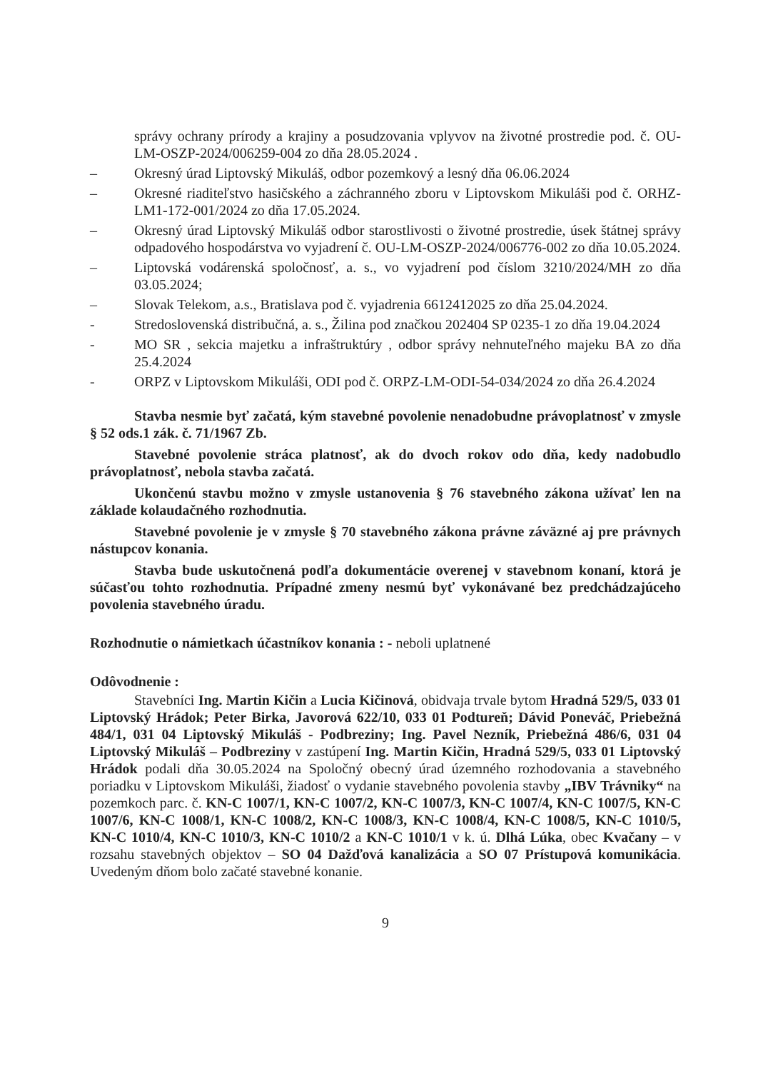správy ochrany prírody a krajiny a posudzovania vplyvov na životné prostredie pod. č. OU-LM-OSZP-2024/006259-004 zo dňa 28.05.2024 .
– Okresný úrad Liptovský Mikuláš, odbor pozemkový a lesný dňa 06.06.2024
– Okresné riaditeľstvo hasičského a záchranného zboru v Liptovskom Mikuláši pod č. ORHZ-LM1-172-001/2024 zo dňa 17.05.2024.
– Okresný úrad Liptovský Mikuláš odbor starostlivosti o životné prostredie, úsek štátnej správy odpadového hospodárstva vo vyjadrení č. OU-LM-OSZP-2024/006776-002 zo dňa 10.05.2024.
– Liptovská vodárenská spoločnosť, a. s., vo vyjadrení pod číslom 3210/2024/MH zo dňa 03.05.2024;
– Slovak Telekom, a.s., Bratislava pod č. vyjadrenia 6612412025 zo dňa 25.04.2024.
- Stredoslovenská distribučná, a. s., Žilina pod značkou 202404 SP 0235-1 zo dňa 19.04.2024
- MO SR , sekcia majetku a infraštruktúry , odbor správy nehnuteľného majeku BA zo dňa 25.4.2024
- ORPZ v Liptovskom Mikuláši, ODI pod č. ORPZ-LM-ODI-54-034/2024 zo dňa 26.4.2024
Stavba nesmie byť začatá, kým stavebné povolenie nenadobudne právoplatnosť v zmysle § 52 ods.1 zák. č. 71/1967 Zb.
Stavebné povolenie stráca platnosť, ak do dvoch rokov odo dňa, kedy nadobudlo právoplatnosť, nebola stavba začatá.
Ukončenú stavbu možno v zmysle ustanovenia § 76 stavebného zákona užívať len na základe kolaudačného rozhodnutia.
Stavebné povolenie je v zmysle § 70 stavebného zákona právne záväzné aj pre právnych nástupcov konania.
Stavba bude uskutočnená podľa dokumentácie overenej v stavebnom konaní, ktorá je súčasťou tohto rozhodnutia. Prípadné zmeny nesmú byť vykonávané bez predchádzajúceho povolenia stavebného úradu.
Rozhodnutie o námietkach účastníkov konania : - neboli uplatnené
Odôvodnenie :
Stavebníci Ing. Martin Kičin a Lucia Kičinová, obidvaja trvale bytom Hradná 529/5, 033 01 Liptovský Hrádok; Peter Birka, Javorová 622/10, 033 01 Podtureň; Dávid Poneváč, Priebežná 484/1, 031 04 Liptovský Mikuláš - Podbreziny; Ing. Pavel Nezník, Priebežná 486/6, 031 04 Liptovský Mikuláš – Podbreziny v zastúpení Ing. Martin Kičin, Hradná 529/5, 033 01 Liptovský Hrádok podali dňa 30.05.2024 na Spoločný obecný úrad územného rozhodovania a stavebného poriadku v Liptovskom Mikuláši, žiadosť o vydanie stavebného povolenia stavby „IBV Trávniky“ na pozemkoch parc. č. KN-C 1007/1, KN-C 1007/2, KN-C 1007/3, KN-C 1007/4, KN-C 1007/5, KN-C 1007/6, KN-C 1008/1, KN-C 1008/2, KN-C 1008/3, KN-C 1008/4, KN-C 1008/5, KN-C 1010/5, KN-C 1010/4, KN-C 1010/3, KN-C 1010/2 a KN-C 1010/1 v k. ú. Dlhá Lúka, obec Kvačany – v rozsahu stavebných objektov – SO 04 Dažďová kanalizácia a SO 07 Prístupová komunikácia. Uvedeným dňom bolo začaté stavebné konanie.
9